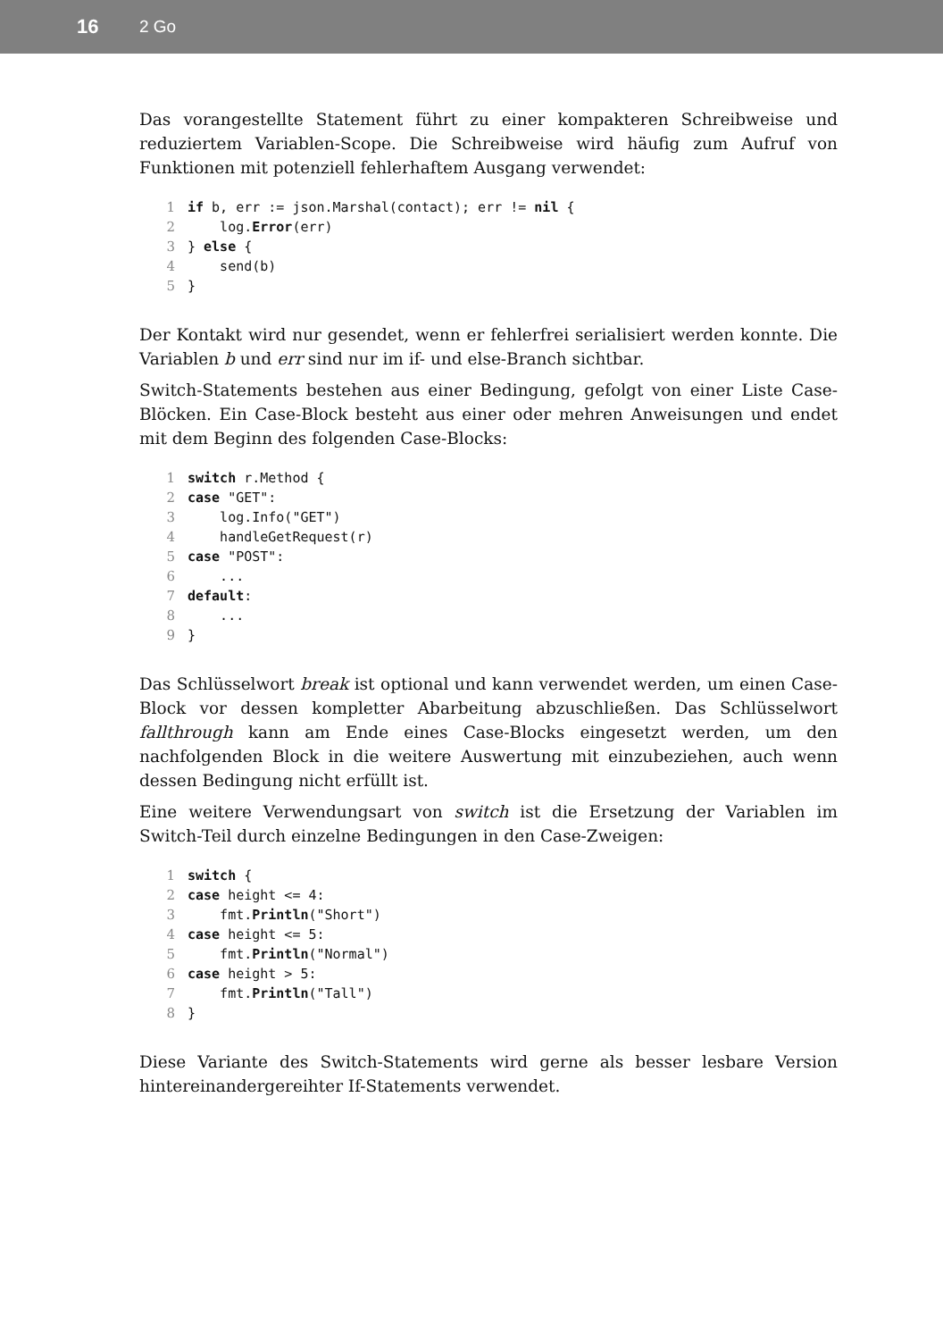16 2 Go
Das vorangestellte Statement führt zu einer kompakteren Schreibweise und reduziertem Variablen-Scope. Die Schreibweise wird häufig zum Aufruf von Funktionen mit potenziell fehlerhaftem Ausgang verwendet:
1 if b, err := json.Marshal(contact); err != nil {
2 log.Error(err)
3 } else {
4 send(b)
5 }
Der Kontakt wird nur gesendet, wenn er fehlerfrei serialisiert werden konnte. Die Variablen b und err sind nur im if- und else-Branch sichtbar.
Switch-Statements bestehen aus einer Bedingung, gefolgt von einer Liste Case-Blöcken. Ein Case-Block besteht aus einer oder mehren Anweisungen und endet mit dem Beginn des folgenden Case-Blocks:
1 switch r.Method {
2 case "GET":
3 log.Info("GET")
4 handleGetRequest(r)
5 case "POST":
6 ...
7 default:
8 ...
9 }
Das Schlüsselwort break ist optional und kann verwendet werden, um einen Case-Block vor dessen kompletter Abarbeitung abzuschließen. Das Schlüsselwort fallthrough kann am Ende eines Case-Blocks eingesetzt werden, um den nachfolgenden Block in die weitere Auswertung mit einzubeziehen, auch wenn dessen Bedingung nicht erfüllt ist.
Eine weitere Verwendungsart von switch ist die Ersetzung der Variablen im Switch-Teil durch einzelne Bedingungen in den Case-Zweigen:
1 switch {
2 case height <= 4:
3 fmt.Println("Short")
4 case height <= 5:
5 fmt.Println("Normal")
6 case height > 5:
7 fmt.Println("Tall")
8 }
Diese Variante des Switch-Statements wird gerne als besser lesbare Version hintereinandergereihter If-Statements verwendet.